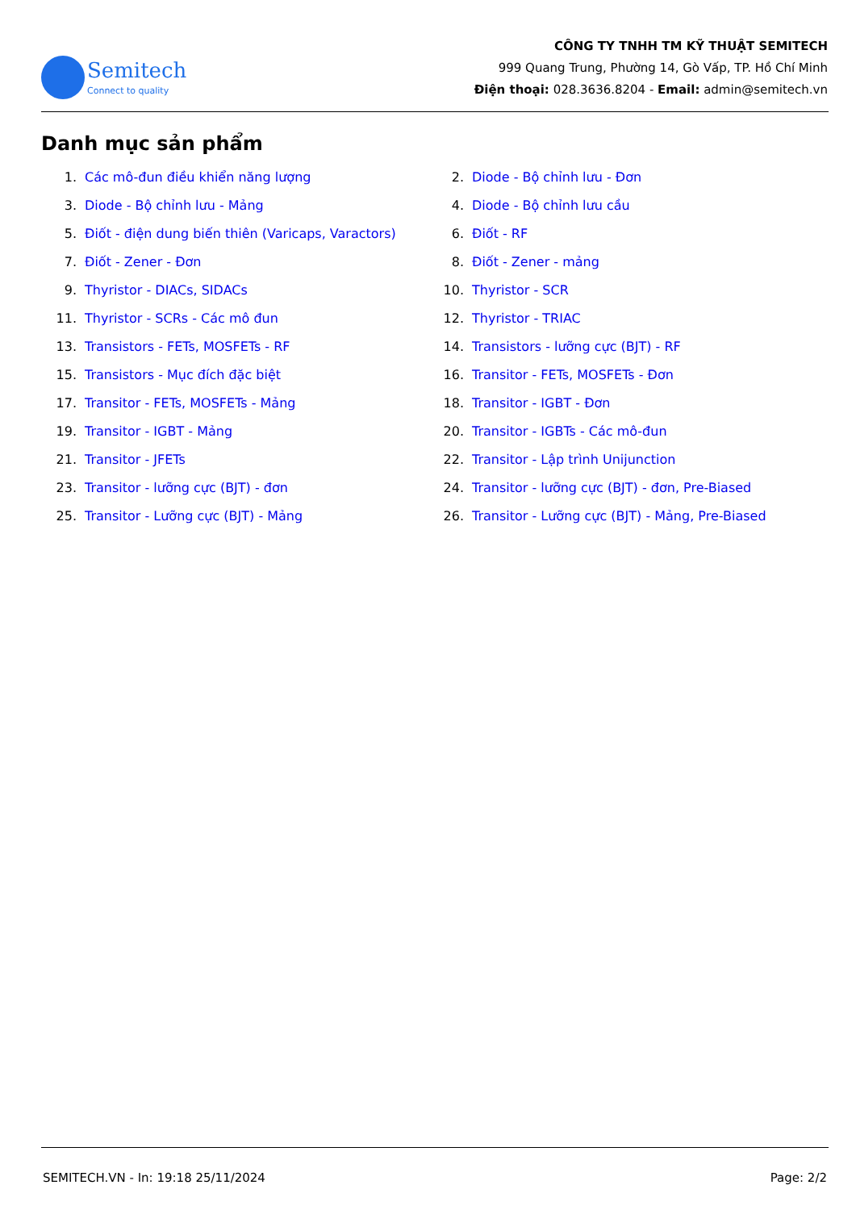Semitech
Connect to quality
CÔNG TY TNHH TM KỸ THUẬT SEMITECH
999 Quang Trung, Phường 14, Gò Vấp, TP. Hồ Chí Minh
Điện thoại: 028.3636.8204 - Email: admin@semitech.vn
Danh mục sản phẩm
1. Các mô-đun điều khiển năng lượng
2. Diode - Bộ chỉnh lưu - Đơn
3. Diode - Bộ chỉnh lưu - Mảng
4. Diode - Bộ chỉnh lưu cầu
5. Điốt - điện dung biến thiên (Varicaps, Varactors)
6. Điốt - RF
7. Điốt - Zener - Đơn
8. Điốt - Zener - mảng
9. Thyristor - DIACs, SIDACs
10. Thyristor - SCR
11. Thyristor - SCRs - Các mô đun
12. Thyristor - TRIAC
13. Transistors - FETs, MOSFETs - RF
14. Transistors - lưỡng cực (BJT) - RF
15. Transistors - Mục đích đặc biệt
16. Transitor - FETs, MOSFETs - Đơn
17. Transitor - FETs, MOSFETs - Mảng
18. Transitor - IGBT - Đơn
19. Transitor - IGBT - Mảng
20. Transitor - IGBTs - Các mô-đun
21. Transitor - JFETs
22. Transitor - Lập trình Unijunction
23. Transitor - lưỡng cực (BJT) - đơn
24. Transitor - lưỡng cực (BJT) - đơn, Pre-Biased
25. Transitor - Lưỡng cực (BJT) - Mảng
26. Transitor - Lưỡng cực (BJT) - Mảng, Pre-Biased
SEMITECH.VN - In: 19:18 25/11/2024 Page: 2/2